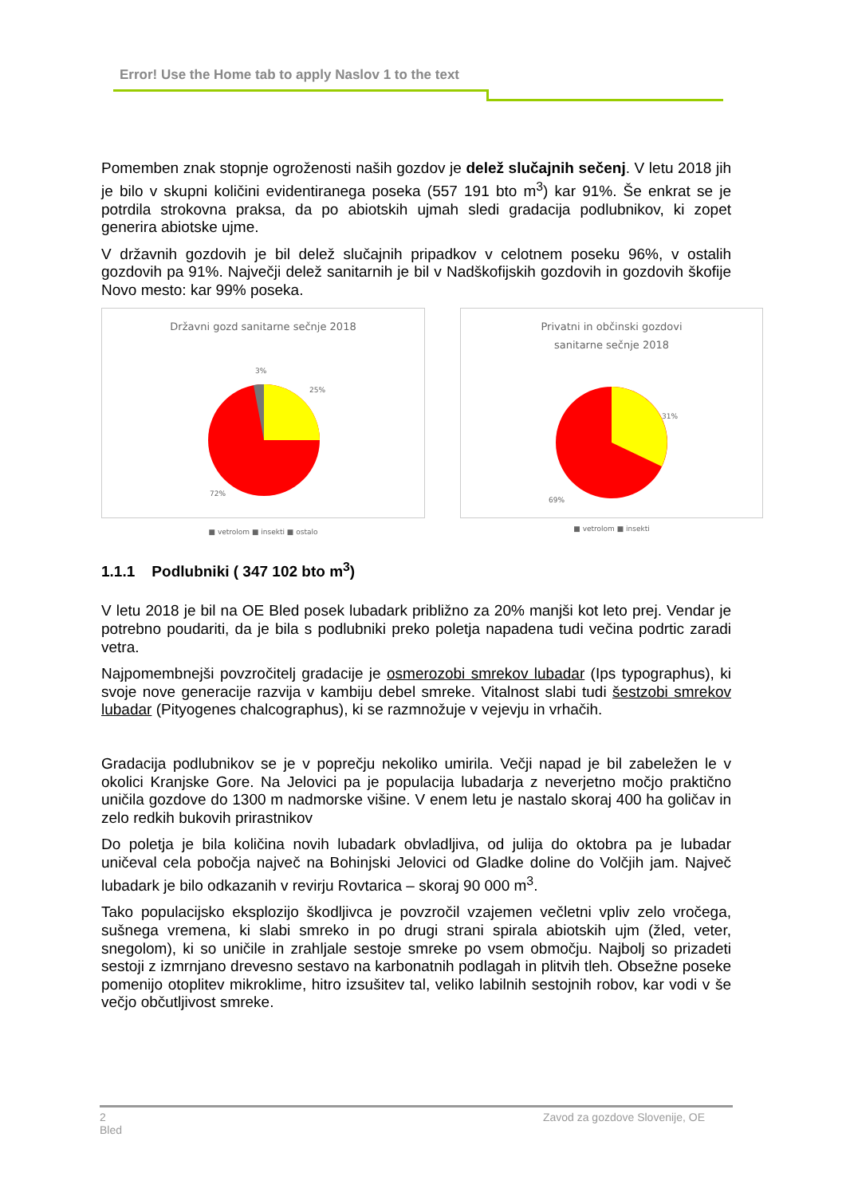Error! Use the Home tab to apply Naslov 1 to the text
Pomemben znak stopnje ogroženosti naših gozdov je delež slučajnih sečenj. V letu 2018 jih je bilo v skupni količini evidentiranega poseka (557 191 bto m<sup>3</sup>) kar 91%. Še enkrat se je potrdila strokovna praksa, da po abiotskih ujmah sledi gradacija podlubnikov, ki zopet generira abiotske ujme.
V državnih gozdovih je bil delež slučajnih pripadkov v celotnem poseku 96%, v ostalih gozdovih pa 91%. Največji delež sanitarnih je bil v Nadškofijskih gozdovih in gozdovih škofije Novo mesto: kar 99% poseka.
Državni gozd sanitarne sečnje 2018
3%
25%
72%
■ vetrolom ■ insekti ■ ostalo
Privatni in občinski gozdovi
sanitarne sečnje 2018
31%
69%
■ vetrolom ■ insekti
1.1.1 Podlubniki ( 347 102 bto m<sup>3</sup>)
V letu 2018 je bil na OE Bled posek lubadark približno za 20% manjši kot leto prej. Vendar je potrebno poudariti, da je bila s podlubniki preko poletja napadena tudi večina podrtic zaradi vetra.
Najpomembnejši povzročitelj gradacije je osmerozobi smrekov lubadar (Ips typographus), ki svoje nove generacije razvija v kambiju debel smreke. Vitalnost slabi tudi šestzobi smrekov lubadar (Pityogenes chalcographus), ki se razmnožuje v vejevju in vrhačih.
Gradacija podlubnikov se je v poprečju nekoliko umirila. Večji napad je bil zabeležen le v okolici Kranjske Gore. Na Jelovici pa je populacija lubadarja z neverjetno močjo praktično uničila gozdove do 1300 m nadmorske višine. V enem letu je nastalo skoraj 400 ha goličav in zelo redkih bukovih prirastnikov
Do poletja je bila količina novih lubadark obvladljiva, od julija do oktobra pa je lubadar uničeval cela pobočja največ na Bohinjski Jelovici od Gladke doline do Volčjih jam. Največ lubadark je bilo odkazanih v revirju Rovtarica – skoraj 90 000 m<sup>3</sup>.
Tako populacijsko eksplozijo škodljivca je povzročil vzajemen večletni vpliv zelo vročega, sušnega vremena, ki slabi smreko in po drugi strani spirala abiotskih ujm (žled, veter, snegolom), ki so uničile in zrahljale sestoje smreke po vsem območju. Najbolj so prizadeti sestoji z izmrnjano drevesno sestavo na karbonatnih podlagah in plitvih tleh. Obsežne poseke pomenijo otoplitev mikroklime, hitro izsušitev tal, veliko labilnih sestojnih robov, kar vodi v še večjo občutljivost smreke.
2
Bled
Zavod za gozdove Slovenije, OE